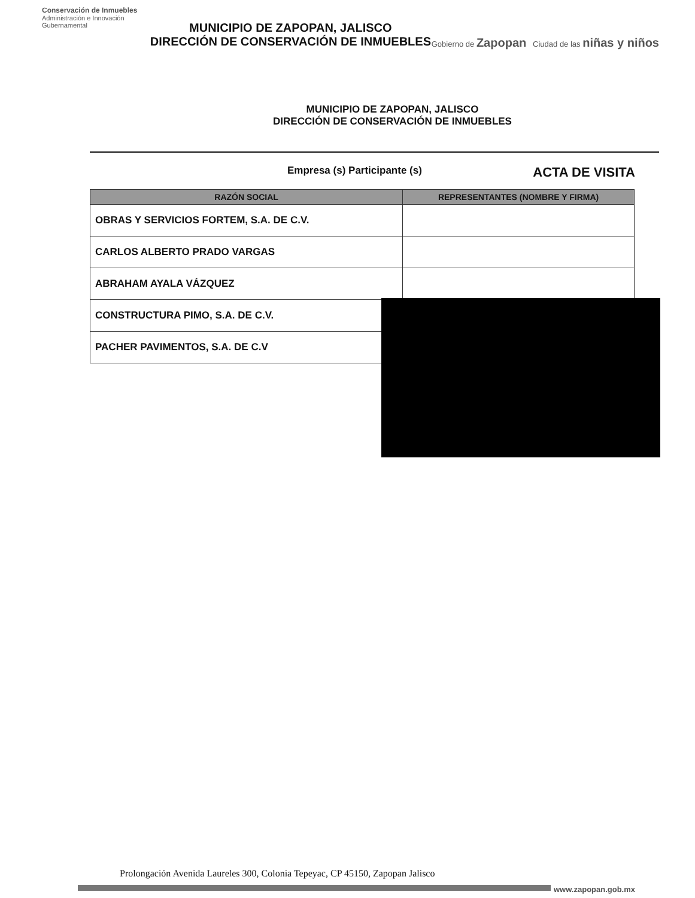Conservación de Inmuebles
Administración e Innovación Gubernamental
MUNICIPIO DE ZAPOPAN, JALISCO
DIRECCIÓN DE CONSERVACIÓN DE INMUEBLES
Gobierno de Zapopan Ciudad de las niñas y niños
MUNICIPIO DE ZAPOPAN, JALISCO
DIRECCIÓN DE CONSERVACIÓN DE INMUEBLES
Empresa (s) Participante (s) ACTA DE VISITA
| RAZÓN SOCIAL | REPRESENTANTES (NOMBRE Y FIRMA) |
| --- | --- |
| OBRAS Y SERVICIOS FORTEM, S.A. DE C.V. | |
| CARLOS ALBERTO PRADO VARGAS | |
| ABRAHAM AYALA VÁZQUEZ | |
| CONSTRUCTURA PIMO, S.A. DE C.V. | |
| PACHER PAVIMENTOS, S.A. DE C.V | |
Prolongación Avenida Laureles 300, Colonia Tepeyac, CP 45150, Zapopan Jalisco
www.zapopan.gob.mx